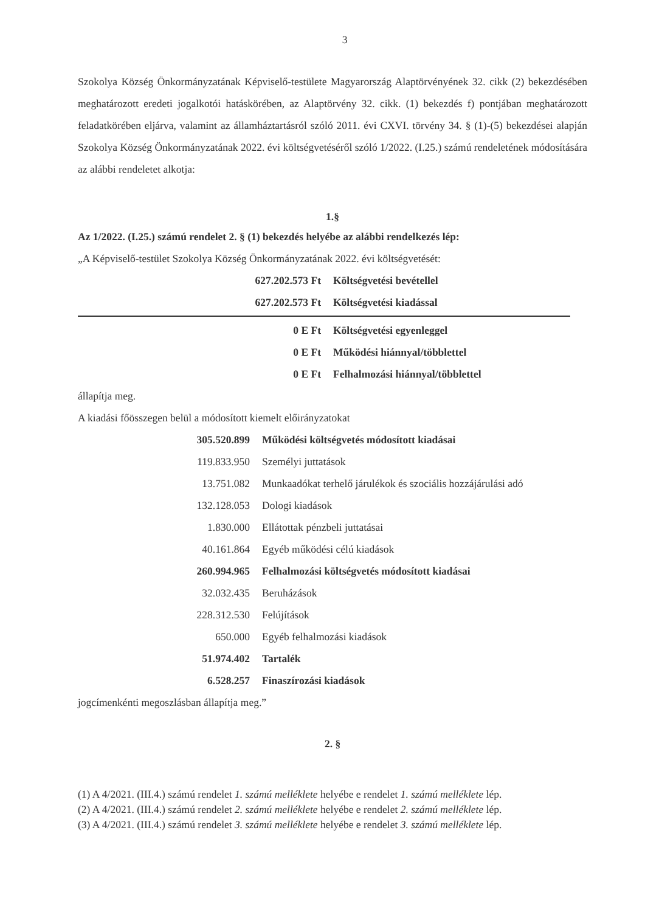3
Szokolya Község Önkormányzatának Képviselő-testülete Magyarország Alaptörvényének 32. cikk (2) bekezdésében meghatározott eredeti jogalkotói hatáskörében, az Alaptörvény 32. cikk. (1) bekezdés f) pontjában meghatározott feladatkörében eljárva, valamint az államháztartásról szóló 2011. évi CXVI. törvény 34. § (1)-(5) bekezdései alapján Szokolya Község Önkormányzatának 2022. évi költségvetéséről szóló 1/2022. (I.25.) számú rendeletének módosítására az alábbi rendeletet alkotja:
1.§
Az 1/2022. (I.25.) számú rendelet 2. § (1) bekezdés helyébe az alábbi rendelkezés lép:
„A Képviselő-testület Szokolya Község Önkormányzatának 2022. évi költségvetését:
| 627.202.573 Ft | Költségvetési bevétellel |
| 627.202.573 Ft | Költségvetési kiadással |
| 0 E Ft | Költségvetési egyenleggel |
| 0 E Ft | Működési hiánnyal/többlettel |
| 0 E Ft | Felhalmozási hiánnyal/többlettel |
állapítja meg.
A kiadási főösszegen belül a módosított kiemelt előirányzatokat
| 305.520.899 | Működési költségvetés módosított kiadásai |
| 119.833.950 | Személyi juttatások |
| 13.751.082 | Munkaadókat terhelő járulékok és szociális hozzájárulási adó |
| 132.128.053 | Dologi kiadások |
| 1.830.000 | Ellátottak pénzbeli juttatásai |
| 40.161.864 | Egyéb működési célú kiadások |
| 260.994.965 | Felhalmozási költségvetés módosított kiadásai |
| 32.032.435 | Beruházások |
| 228.312.530 | Felújítások |
| 650.000 | Egyéb felhalmozási kiadások |
| 51.974.402 | Tartalék |
| 6.528.257 | Finaszírozási kiadások |
jogcímenkénti megoszlásban állapítja meg.”
2. §
(1) A 4/2021. (III.4.) számú rendelet 1. számú melléklete helyébe e rendelet 1. számú melléklete lép.
(2) A 4/2021. (III.4.) számú rendelet 2. számú melléklete helyébe e rendelet 2. számú melléklete lép.
(3) A 4/2021. (III.4.) számú rendelet 3. számú melléklete helyébe e rendelet 3. számú melléklete lép.